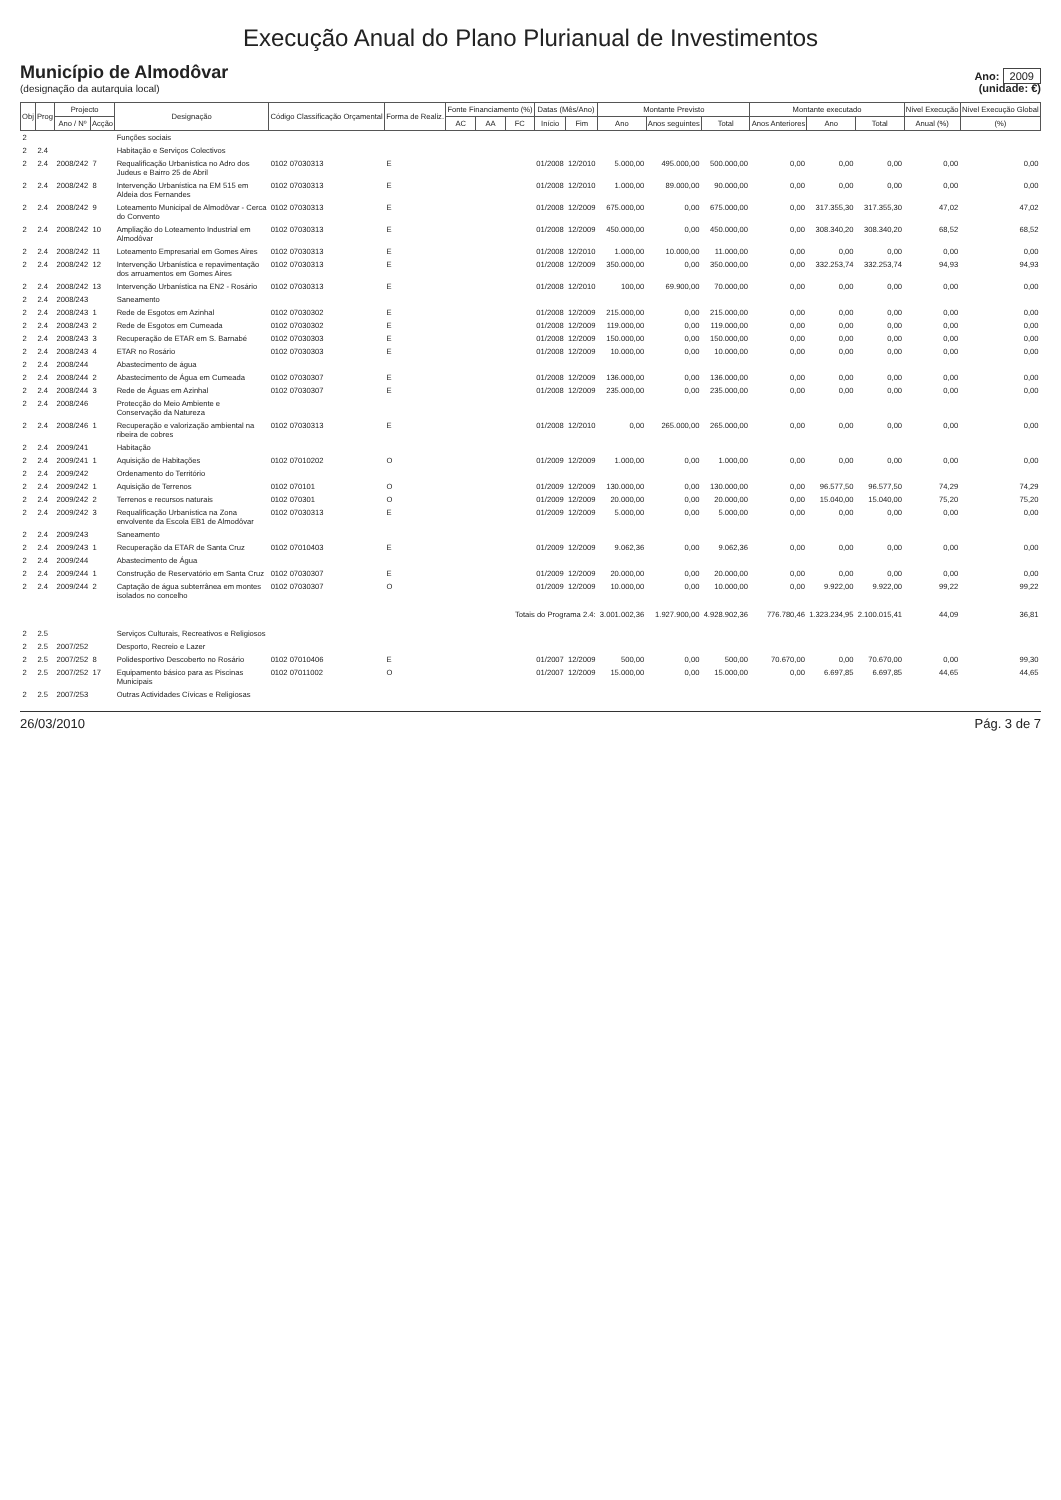Execução Anual do Plano Plurianual de Investimentos
Município de Almodôvar
(designação da autarquia local)
Ano: 2009
(unidade: €)
| Obj | Prog | Projecto | | Designação | Código Classificação Orçamental | Forma de Realiz. | Fonte Financiamento (%) | | | Datas (Mês/Ano) | | Montante Previsto | | | Montante executado | | | Nível Execução | Nível Execução Global |
| --- | --- | --- | --- | --- | --- | --- | --- | --- | --- | --- | --- | --- | --- | --- | --- | --- | --- | --- | --- |
| | | Ano / Nº | Acção | | | | AC | AA | FC | Início | Fim | Ano | Anos seguintes | Total | Anos Anteriores | Ano | Total | Anual (%) | (%) |
| 2 | | | | Funções sociais | | | | | | | | | | | | | | | |
| 2 | 2.4 | | | Habitação e Serviços Colectivos | | | | | | | | | | | | | | | |
| 2 | 2.4 | 2008/242 | 7 | Requalificação Urbanística no Adro dos Judeus e Bairro 25 de Abril | 0102 07030313 | E | | | | 01/2008 | 12/2010 | 5.000,00 | 495.000,00 | 500.000,00 | 0,00 | 0,00 | 0,00 | 0,00 | 0,00 |
| 2 | 2.4 | 2008/242 | 8 | Intervenção Urbanística na EM 515 em Aldeia dos Fernandes | 0102 07030313 | E | | | | 01/2008 | 12/2010 | 1.000,00 | 89.000,00 | 90.000,00 | 0,00 | 0,00 | 0,00 | 0,00 | 0,00 |
| 2 | 2.4 | 2008/242 | 9 | Loteamento Municipal de Almodôvar - Cerca do Convento | 0102 07030313 | E | | | | 01/2008 | 12/2009 | 675.000,00 | 0,00 | 675.000,00 | 0,00 | 317.355,30 | 317.355,30 | 47,02 | 47,02 |
| 2 | 2.4 | 2008/242 | 10 | Ampliação do Loteamento Industrial em Almodôvar | 0102 07030313 | E | | | | 01/2008 | 12/2009 | 450.000,00 | 0,00 | 450.000,00 | 0,00 | 308.340,20 | 308.340,20 | 68,52 | 68,52 |
| 2 | 2.4 | 2008/242 | 11 | Loteamento Empresarial em Gomes Aires | 0102 07030313 | E | | | | 01/2008 | 12/2010 | 1.000,00 | 10.000,00 | 11.000,00 | 0,00 | 0,00 | 0,00 | 0,00 | 0,00 |
| 2 | 2.4 | 2008/242 | 12 | Intervenção Urbanística e repavimentação dos arruamentos em Gomes Aires | 0102 07030313 | E | | | | 01/2008 | 12/2009 | 350.000,00 | 0,00 | 350.000,00 | 0,00 | 332.253,74 | 332.253,74 | 94,93 | 94,93 |
| 2 | 2.4 | 2008/242 | 13 | Intervenção Urbanística na EN2 - Rosário | 0102 07030313 | E | | | | 01/2008 | 12/2010 | 100,00 | 69.900,00 | 70.000,00 | 0,00 | 0,00 | 0,00 | 0,00 | 0,00 |
| 2 | 2.4 | 2008/243 | | Saneamento | | | | | | | | | | | | | | | |
| 2 | 2.4 | 2008/243 | 1 | Rede de Esgotos em Azinhal | 0102 07030302 | E | | | | 01/2008 | 12/2009 | 215.000,00 | 0,00 | 215.000,00 | 0,00 | 0,00 | 0,00 | 0,00 | 0,00 |
| 2 | 2.4 | 2008/243 | 2 | Rede de Esgotos em Cumeada | 0102 07030302 | E | | | | 01/2008 | 12/2009 | 119.000,00 | 0,00 | 119.000,00 | 0,00 | 0,00 | 0,00 | 0,00 | 0,00 |
| 2 | 2.4 | 2008/243 | 3 | Recuperação de ETAR em S. Barnabé | 0102 07030303 | E | | | | 01/2008 | 12/2009 | 150.000,00 | 0,00 | 150.000,00 | 0,00 | 0,00 | 0,00 | 0,00 | 0,00 |
| 2 | 2.4 | 2008/243 | 4 | ETAR no Rosário | 0102 07030303 | E | | | | 01/2008 | 12/2009 | 10.000,00 | 0,00 | 10.000,00 | 0,00 | 0,00 | 0,00 | 0,00 | 0,00 |
| 2 | 2.4 | 2008/244 | | Abastecimento de água | | | | | | | | | | | | | | | |
| 2 | 2.4 | 2008/244 | 2 | Abastecimento de Água em Cumeada | 0102 07030307 | E | | | | 01/2008 | 12/2009 | 136.000,00 | 0,00 | 136.000,00 | 0,00 | 0,00 | 0,00 | 0,00 | 0,00 |
| 2 | 2.4 | 2008/244 | 3 | Rede de Águas em Azinhal | 0102 07030307 | E | | | | 01/2008 | 12/2009 | 235.000,00 | 0,00 | 235.000,00 | 0,00 | 0,00 | 0,00 | 0,00 | 0,00 |
| 2 | 2.4 | 2008/246 | | Protecção do Meio Ambiente e Conservação da Natureza | | | | | | | | | | | | | | | |
| 2 | 2.4 | 2008/246 | 1 | Recuperação e valorização ambiental na ribeira de cobres | 0102 07030313 | E | | | | 01/2008 | 12/2010 | 0,00 | 265.000,00 | 265.000,00 | 0,00 | 0,00 | 0,00 | 0,00 | 0,00 |
| 2 | 2.4 | 2009/241 | | Habitação | | | | | | | | | | | | | | | |
| 2 | 2.4 | 2009/241 | 1 | Aquisição de Habitações | 0102 07010202 | O | | | | 01/2009 | 12/2009 | 1.000,00 | 0,00 | 1.000,00 | 0,00 | 0,00 | 0,00 | 0,00 | 0,00 |
| 2 | 2.4 | 2009/242 | | Ordenamento do Território | | | | | | | | | | | | | | | |
| 2 | 2.4 | 2009/242 | 1 | Aquisição de Terrenos | 0102 070101 | O | | | | 01/2009 | 12/2009 | 130.000,00 | 0,00 | 130.000,00 | 0,00 | 96.577,50 | 96.577,50 | 74,29 | 74,29 |
| 2 | 2.4 | 2009/242 | 2 | Terrenos e recursos naturais | 0102 070301 | O | | | | 01/2009 | 12/2009 | 20.000,00 | 0,00 | 20.000,00 | 0,00 | 15.040,00 | 15.040,00 | 75,20 | 75,20 |
| 2 | 2.4 | 2009/242 | 3 | Requalificação Urbanística na Zona envolvente da Escola EB1 de Almodôvar | 0102 07030313 | E | | | | 01/2009 | 12/2009 | 5.000,00 | 0,00 | 5.000,00 | 0,00 | 0,00 | 0,00 | 0,00 | 0,00 |
| 2 | 2.4 | 2009/243 | | Saneamento | | | | | | | | | | | | | | | |
| 2 | 2.4 | 2009/243 | 1 | Recuperação da ETAR de Santa Cruz | 0102 07010403 | E | | | | 01/2009 | 12/2009 | 9.062,36 | 0,00 | 9.062,36 | 0,00 | 0,00 | 0,00 | 0,00 | 0,00 |
| 2 | 2.4 | 2009/244 | | Abastecimento de Água | | | | | | | | | | | | | | | |
| 2 | 2.4 | 2009/244 | 1 | Construção de Reservatório em Santa Cruz | 0102 07030307 | E | | | | 01/2009 | 12/2009 | 20.000,00 | 0,00 | 20.000,00 | 0,00 | 0,00 | 0,00 | 0,00 | 0,00 |
| 2 | 2.4 | 2009/244 | 2 | Captação de água subterrânea em montes isolados no concelho | 0102 07030307 | O | | | | 01/2009 | 12/2009 | 10.000,00 | 0,00 | 10.000,00 | 0,00 | 9.922,00 | 9.922,00 | 99,22 | 99,22 |
| Totais do Programa 2.4: | | | | | | | | | | | | 3.001.002,36 | 1.927.900,00 | 4.928.902,36 | 776.780,46 | 1.323.234,95 | 2.100.015,41 | 44,09 | 36,81 |
| 2 | 2.5 | | | Serviços Culturais, Recreativos e Religiosos | | | | | | | | | | | | | | | |
| 2 | 2.5 | 2007/252 | | Desporto, Recreio e Lazer | | | | | | | | | | | | | | | |
| 2 | 2.5 | 2007/252 | 8 | Polidesportivo Descoberto no Rosário | 0102 07010406 | E | | | | 01/2007 | 12/2009 | 500,00 | 0,00 | 500,00 | 70.670,00 | 0,00 | 70.670,00 | 0,00 | 99,30 |
| 2 | 2.5 | 2007/252 | 17 | Equipamento básico para as Piscinas Municipais | 0102 07011002 | O | | | | 01/2007 | 12/2009 | 15.000,00 | 0,00 | 15.000,00 | 0,00 | 6.697,85 | 6.697,85 | 44,65 | 44,65 |
| 2 | 2.5 | 2007/253 | | Outras Actividades Cívicas e Religiosas | | | | | | | | | | | | | | | |
26/03/2010 Pág. 3 de 7